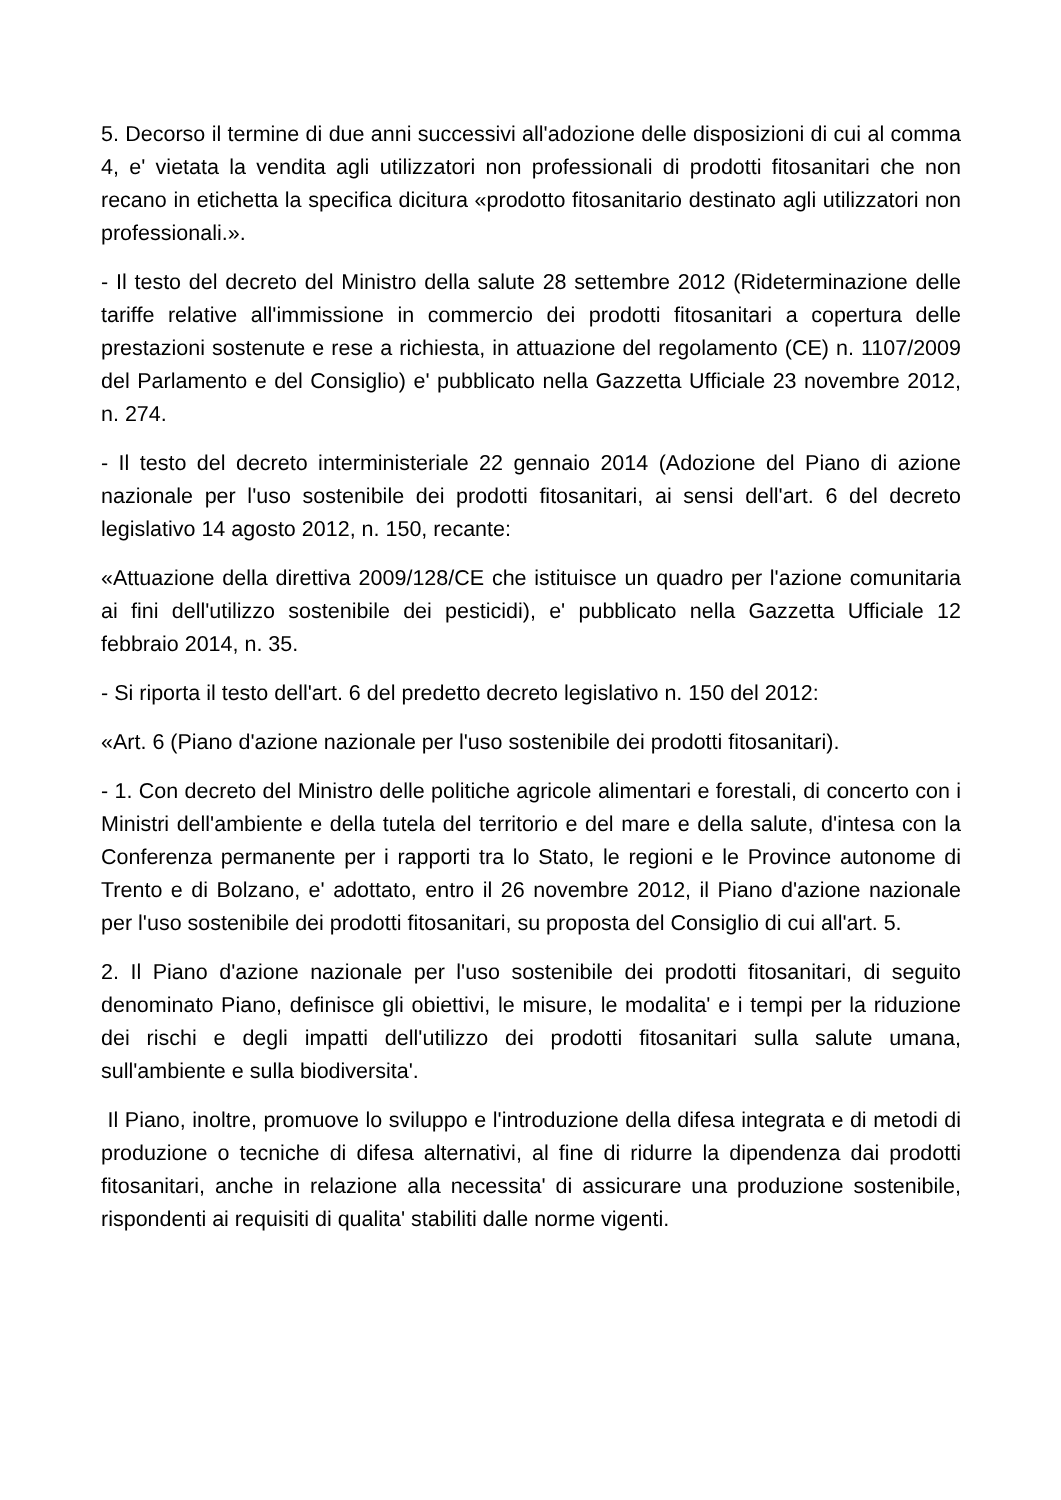5. Decorso il termine di due anni successivi all'adozione delle disposizioni di cui al comma 4, e' vietata la vendita agli utilizzatori non professionali di prodotti fitosanitari che non recano in etichetta la specifica dicitura «prodotto fitosanitario destinato agli utilizzatori non professionali.».
- Il testo del decreto del Ministro della salute 28 settembre 2012 (Rideterminazione delle tariffe relative all'immissione in commercio dei prodotti fitosanitari a copertura delle prestazioni sostenute e rese a richiesta, in attuazione del regolamento (CE) n. 1107/2009 del Parlamento e del Consiglio) e' pubblicato nella Gazzetta Ufficiale 23 novembre 2012, n. 274.
- Il testo del decreto interministeriale 22 gennaio 2014 (Adozione del Piano di azione nazionale per l'uso sostenibile dei prodotti fitosanitari, ai sensi dell'art. 6 del decreto legislativo 14 agosto 2012, n. 150, recante:
«Attuazione della direttiva 2009/128/CE che istituisce un quadro per l'azione comunitaria ai fini dell'utilizzo sostenibile dei pesticidi), e' pubblicato nella Gazzetta Ufficiale 12 febbraio 2014, n. 35.
- Si riporta il testo dell'art. 6 del predetto decreto legislativo n. 150 del 2012:
«Art. 6 (Piano d'azione nazionale per l'uso sostenibile dei prodotti fitosanitari).
- 1. Con decreto del Ministro delle politiche agricole alimentari e forestali, di concerto con i Ministri dell'ambiente e della tutela del territorio e del mare e della salute, d'intesa con la Conferenza permanente per i rapporti tra lo Stato, le regioni e le Province autonome di Trento e di Bolzano, e' adottato, entro il 26 novembre 2012, il Piano d'azione nazionale per l'uso sostenibile dei prodotti fitosanitari, su proposta del Consiglio di cui all'art. 5.
2. Il Piano d'azione nazionale per l'uso sostenibile dei prodotti fitosanitari, di seguito denominato Piano, definisce gli obiettivi, le misure, le modalita' e i tempi per la riduzione dei rischi e degli impatti dell'utilizzo dei prodotti fitosanitari sulla salute umana, sull'ambiente e sulla biodiversita'.
Il Piano, inoltre, promuove lo sviluppo e l'introduzione della difesa integrata e di metodi di produzione o tecniche di difesa alternativi, al fine di ridurre la dipendenza dai prodotti fitosanitari, anche in relazione alla necessita' di assicurare una produzione sostenibile, rispondenti ai requisiti di qualita' stabiliti dalle norme vigenti.